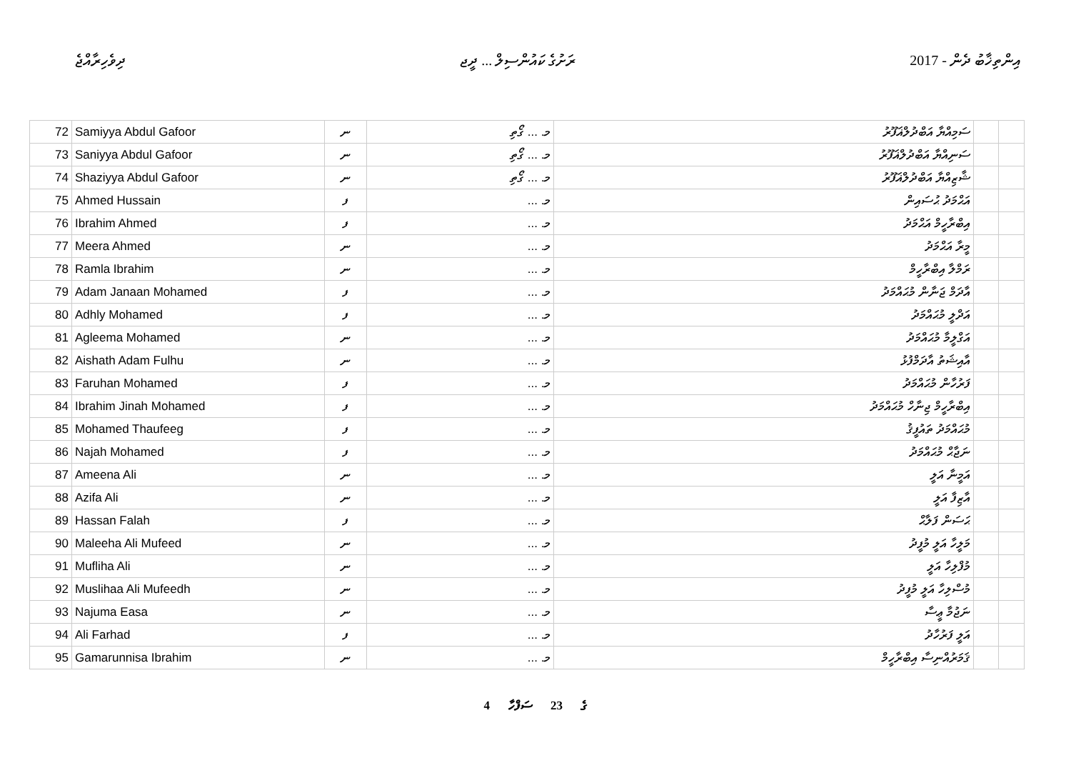ދިވެހިރާއްޖެ ރަށުގެ ކައުންސިލް ... ދީޖ 2017 - އިންތިޚާބު ދެން
| 72 | Samiyya Abdul Gafoor | ނ | މ. ... ގޯތި | ސަމިއްޔާ އަބްދުލްޣަފޫރު | | |
| 73 | Saniyya Abdul Gafoor | ނ | މ. ... ގޯތި | ސަނިއްޔާ އަބްދުލްޣަފޫރު | | |
| 74 | Shaziyya Abdul Gafoor | ނ | މ. ... ގޯތި | ޝާޒިއްޔާ އަބްދުލްޣަފޫރު | | |
| 75 | Ahmed Hussain | ފ | މ. ... | އަޙްމަދު ޙުސައިން | | |
| 76 | Ibrahim Ahmed | ފ | މ. ... | އިބްރާހީމް އަޙްމަދު | | |
| 77 | Meera Ahmed | ނ | މ. ... | މީރާ އަޙްމަދު | | |
| 78 | Ramla Ibrahim | ނ | މ. ... | ރަމްލާ އިބްރާހީމް | | |
| 79 | Adam Janaan Mohamed | ފ | މ. ... | އާދަމް ޖަނާން މުޙައްމަދު | | |
| 80 | Adhly Mohamed | ފ | މ. ... | އަދްލީ މުޙައްމަދު | | |
| 81 | Agleema Mohamed | ނ | މ. ... | އަގްލީމާ މުޙައްމަދު | | |
| 82 | Aishath Adam Fulhu | ނ | މ. ... | އާއިޝަތު އާދަމްފުޅު | | |
| 83 | Faruhan Mohamed | ފ | މ. ... | ފަރުހާން މުޙައްމަދު | | |
| 84 | Ibrahim Jinah Mohamed | ފ | މ. ... | އިބްރާހީމް ޖިނާހް މުޙައްމަދު | | |
| 85 | Mohamed Thaufeeg | ފ | މ. ... | މުޙައްމަދު ތައުފީޤު | | |
| 86 | Najah Mohamed | ފ | މ. ... | ނަޖާޙް މުޙައްމަދު | | |
| 87 | Ameena Ali | ނ | މ. ... | އަމީނާ އަލީ | | |
| 88 | Azifa Ali | ނ | މ. ... | އާޒިފާ އަލީ | | |
| 89 | Hassan Falah | ފ | މ. ... | ޙަސަން ފަލާޙް | | |
| 90 | Maleeha Ali Mufeed | ނ | މ. ... | މަލީހާ އަލީ މުފީދު | | |
| 91 | Mufliha Ali | ނ | މ. ... | މުފްލިހާ އަލީ | | |
| 92 | Muslihaa Ali Mufeedh | ނ | މ. ... | މުސްލިހާ އަލީ މުފީދު | | |
| 93 | Najuma Easa | ނ | މ. ... | ނަޖުމާ ޢީސާ | | |
| 94 | Ali Farhad | ފ | މ. ... | އަލީ ފަރުހާދު | | |
| 95 | Gamarunnisa Ibrahim | ނ | މ. ... | ޤަމަރުއްނިސާ އިބްރާހީމް | | |
4 ގެ 23 ސަފްހާ